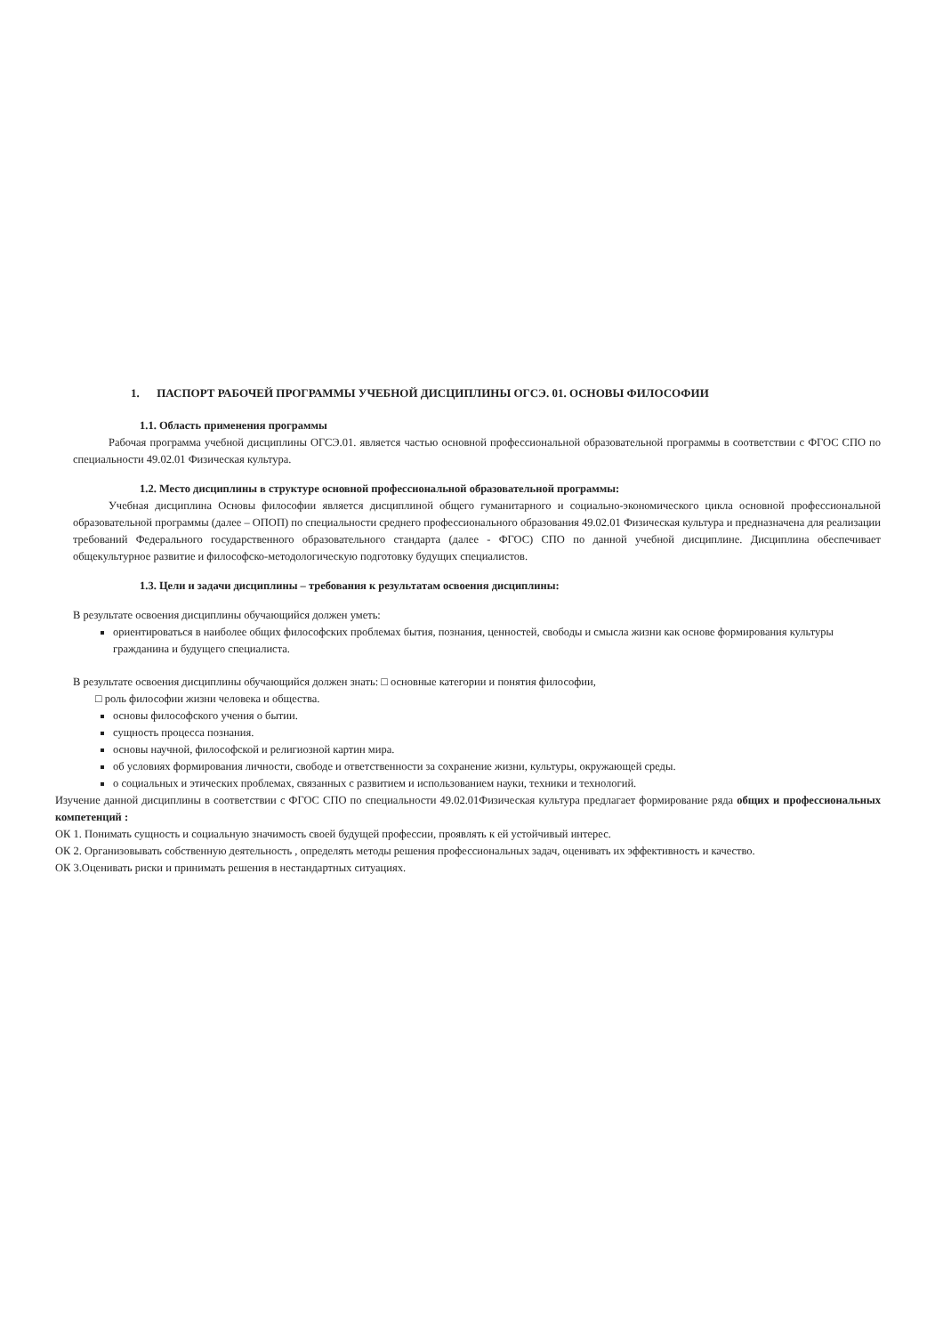1. ПАСПОРТ РАБОЧЕЙ ПРОГРАММЫ УЧЕБНОЙ ДИСЦИПЛИНЫ ОГСЭ. 01. ОСНОВЫ ФИЛОСОФИИ
1.1. Область применения программы
Рабочая программа учебной дисциплины ОГСЭ.01. является частью основной профессиональной образовательной программы в соответствии с ФГОС СПО по специальности 49.02.01 Физическая культура.
1.2. Место дисциплины в структуре основной профессиональной образовательной программы:
Учебная дисциплина Основы философии является дисциплиной общего гуманитарного и социально-экономического цикла основной профессиональной образовательной программы (далее – ОПОП) по специальности среднего профессионального образования 49.02.01 Физическая культура и предназначена для реализации требований Федерального государственного образовательного стандарта (далее - ФГОС) СПО по данной учебной дисциплине. Дисциплина обеспечивает общекультурное развитие и философско-методологическую подготовку будущих специалистов.
1.3. Цели и задачи дисциплины – требования к результатам освоения дисциплины:
В результате освоения дисциплины обучающийся должен уметь:
ориентироваться в наиболее общих философских проблемах бытия, познания, ценностей, свободы и смысла жизни как основе формирования культуры гражданина и будущего специалиста.
В результате освоения дисциплины обучающийся должен знать: □ основные категории и понятия философии,
□ роль философии жизни человека и общества.
основы философского учения о бытии.
сущность процесса познания.
основы научной, философской и религиозной картин мира.
об условиях формирования личности, свободе и ответственности за сохранение жизни, культуры, окружающей среды.
о социальных и этических проблемах, связанных с развитием и использованием науки, техники и технологий.
Изучение данной дисциплины в соответствии с ФГОС СПО по специальности 49.02.01Физическая культура предлагает формирование ряда общих и профессиональных компетенций :
ОК 1. Понимать сущность и социальную значимость своей будущей профессии, проявлять к ей устойчивый интерес.
ОК 2. Организовывать собственную деятельность , определять методы решения профессиональных задач, оценивать их эффективность и качество.
ОК 3.Оценивать риски и принимать решения в нестандартных ситуациях.